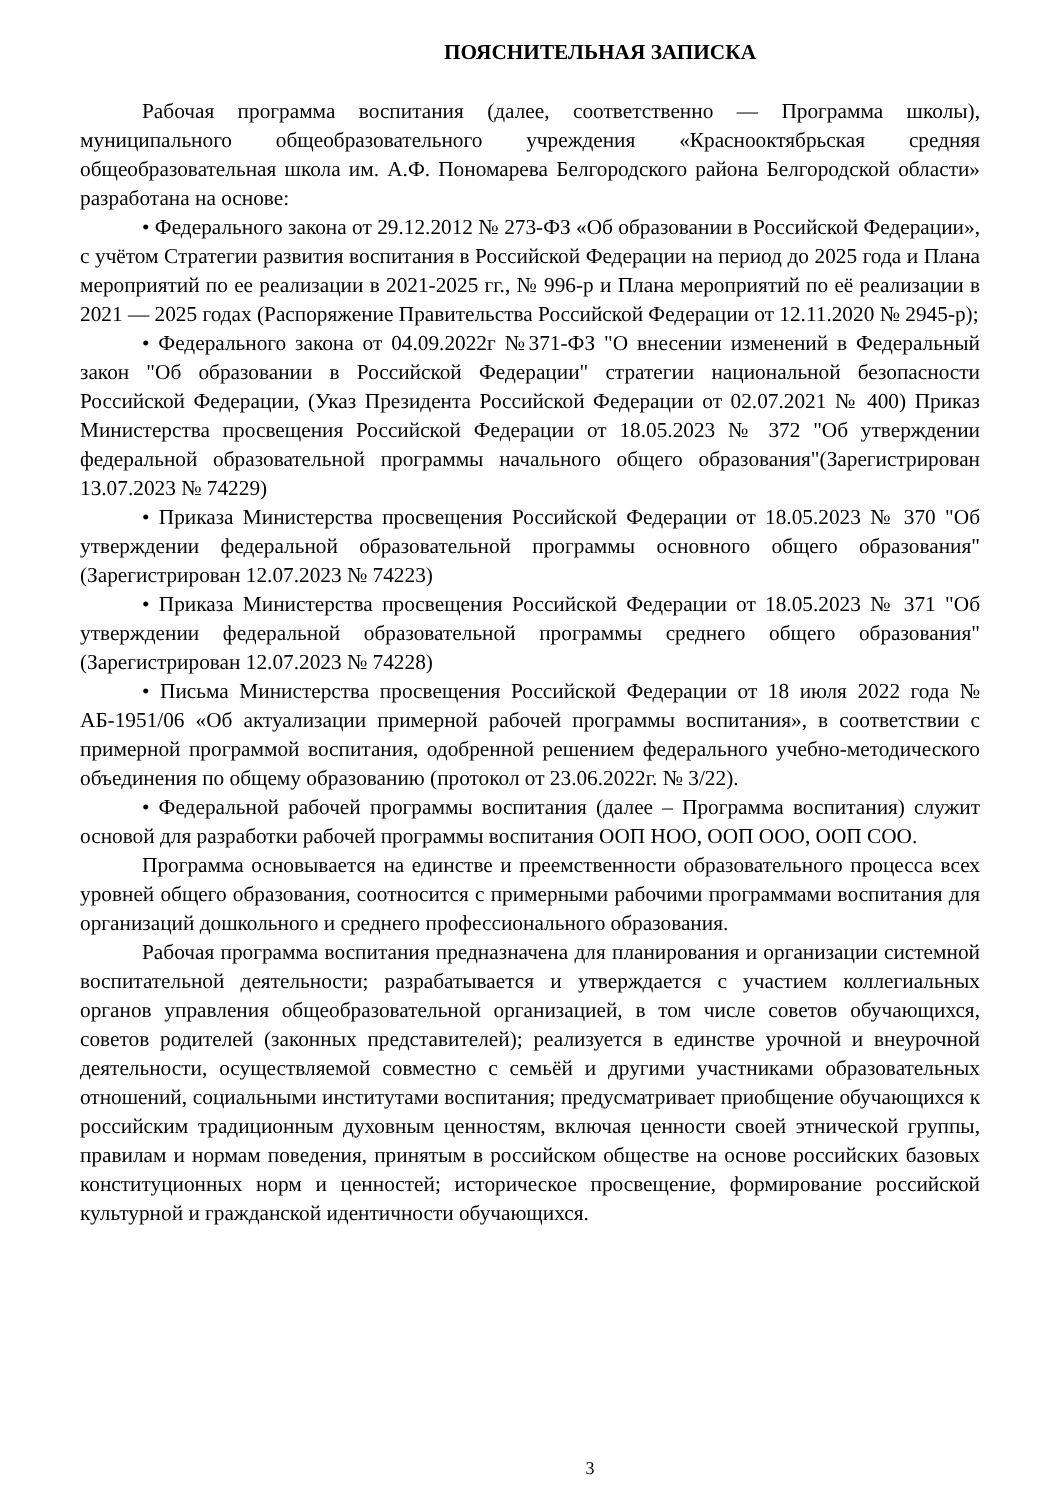ПОЯСНИТЕЛЬНАЯ ЗАПИСКА
Рабочая программа воспитания (далее, соответственно — Программа школы), муниципального общеобразовательного учреждения «Краснооктябрьская средняя общеобразовательная школа им. А.Ф. Пономарева Белгородского района Белгородской области» разработана на основе:
• Федерального закона от 29.12.2012 № 273-ФЗ «Об образовании в Российской Федерации», с учётом Стратегии развития воспитания в Российской Федерации на период до 2025 года и Плана мероприятий по ее реализации в 2021-2025 гг., № 996-р и Плана мероприятий по её реализации в 2021 — 2025 годах (Распоряжение Правительства Российской Федерации от 12.11.2020 № 2945-р);
• Федерального закона от 04.09.2022г №371-ФЗ "О внесении изменений в Федеральный закон "Об образовании в Российской Федерации" стратегии национальной безопасности Российской Федерации, (Указ Президента Российской Федерации от 02.07.2021 № 400) Приказ Министерства просвещения Российской Федерации от 18.05.2023 № 372 "Об утверждении федеральной образовательной программы начального общего образования"(Зарегистрирован 13.07.2023 № 74229)
• Приказа Министерства просвещения Российской Федерации от 18.05.2023 № 370 "Об утверждении федеральной образовательной программы основного общего образования"(Зарегистрирован 12.07.2023 № 74223)
• Приказа Министерства просвещения Российской Федерации от 18.05.2023 № 371 "Об утверждении федеральной образовательной программы среднего общего образования" (Зарегистрирован 12.07.2023 № 74228)
• Письма Министерства просвещения Российской Федерации от 18 июля 2022 года № АБ-1951/06 «Об актуализации примерной рабочей программы воспитания», в соответствии с примерной программой воспитания, одобренной решением федерального учебно-методического объединения по общему образованию (протокол от 23.06.2022г. № 3/22).
• Федеральной рабочей программы воспитания (далее – Программа воспитания) служит основой для разработки рабочей программы воспитания ООП НОО, ООП ООО, ООП СОО.
Программа основывается на единстве и преемственности образовательного процесса всех уровней общего образования, соотносится с примерными рабочими программами воспитания для организаций дошкольного и среднего профессионального образования.
Рабочая программа воспитания предназначена для планирования и организации системной воспитательной деятельности; разрабатывается и утверждается с участием коллегиальных органов управления общеобразовательной организацией, в том числе советов обучающихся, советов родителей (законных представителей); реализуется в единстве урочной и внеурочной деятельности, осуществляемой совместно с семьёй и другими участниками образовательных отношений, социальными институтами воспитания; предусматривает приобщение обучающихся к российским традиционным духовным ценностям, включая ценности своей этнической группы, правилам и нормам поведения, принятым в российском обществе на основе российских базовых конституционных норм и ценностей; историческое просвещение, формирование российской культурной и гражданской идентичности обучающихся.
3